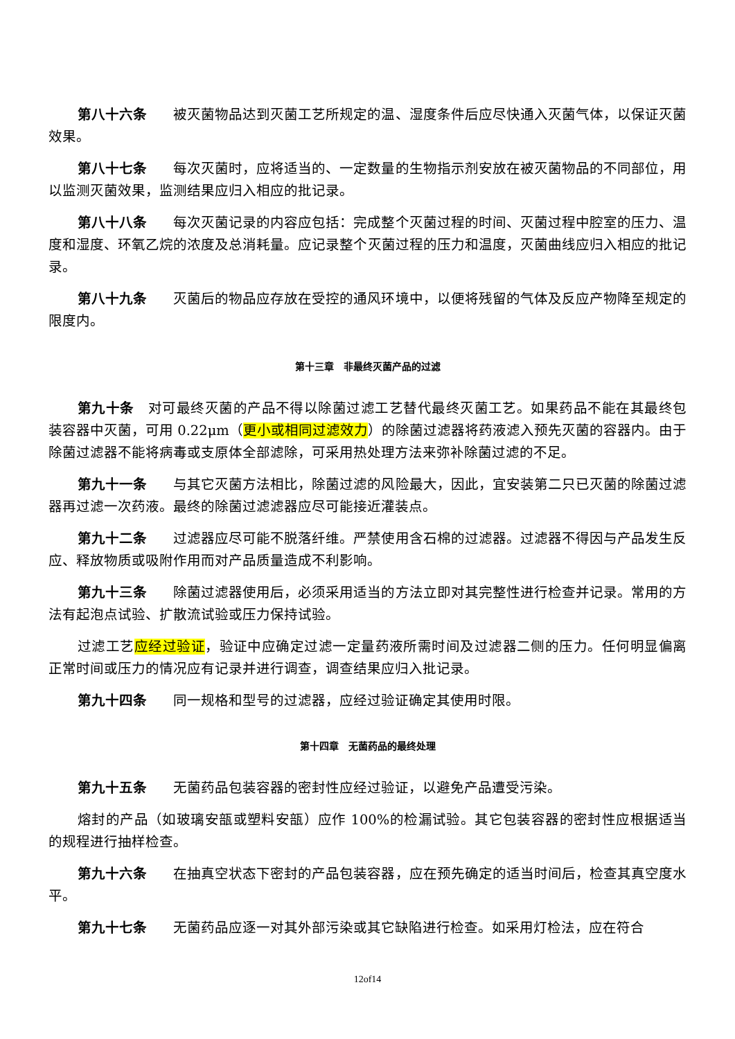第八十六条 被灭菌物品达到灭菌工艺所规定的温、湿度条件后应尽快通入灭菌气体，以保证灭菌效果。
第八十七条 每次灭菌时，应将适当的、一定数量的生物指示剂安放在被灭菌物品的不同部位，用以监测灭菌效果，监测结果应归入相应的批记录。
第八十八条 每次灭菌记录的内容应包括：完成整个灭菌过程的时间、灭菌过程中腔室的压力、温度和湿度、环氧乙烷的浓度及总消耗量。应记录整个灭菌过程的压力和温度，灭菌曲线应归入相应的批记录。
第八十九条 灭菌后的物品应存放在受控的通风环境中，以便将残留的气体及反应产物降至规定的限度内。
第十三章　非最终灭菌产品的过滤
第九十条 对可最终灭菌的产品不得以除菌过滤工艺替代最终灭菌工艺。如果药品不能在其最终包装容器中灭菌，可用 0.22μm（更小或相同过滤效力）的除菌过滤器将药液滤入预先灭菌的容器内。由于除菌过滤器不能将病毒或支原体全部滤除，可采用热处理方法来弥补除菌过滤的不足。
第九十一条 与其它灭菌方法相比，除菌过滤的风险最大，因此，宜安装第二只已灭菌的除菌过滤器再过滤一次药液。最终的除菌过滤滤器应尽可能接近灌装点。
第九十二条 过滤器应尽可能不脱落纤维。严禁使用含石棉的过滤器。过滤器不得因与产品发生反应、释放物质或吸附作用而对产品质量造成不利影响。
第九十三条 除菌过滤器使用后，必须采用适当的方法立即对其完整性进行检查并记录。常用的方法有起泡点试验、扩散流试验或压力保持试验。
过滤工艺应经过验证，验证中应确定过滤一定量药液所需时间及过滤器二侧的压力。任何明显偏离正常时间或压力的情况应有记录并进行调查，调查结果应归入批记录。
第九十四条 同一规格和型号的过滤器，应经过验证确定其使用时限。
第十四章　无菌药品的最终处理
第九十五条 无菌药品包装容器的密封性应经过验证，以避免产品遭受污染。
熔封的产品（如玻璃安瓿或塑料安瓿）应作 100%的检漏试验。其它包装容器的密封性应根据适当的规程进行抽样检查。
第九十六条 在抽真空状态下密封的产品包装容器，应在预先确定的适当时间后，检查其真空度水平。
第九十七条 无菌药品应逐一对其外部污染或其它缺陷进行检查。如采用灯检法，应在符合
12of14